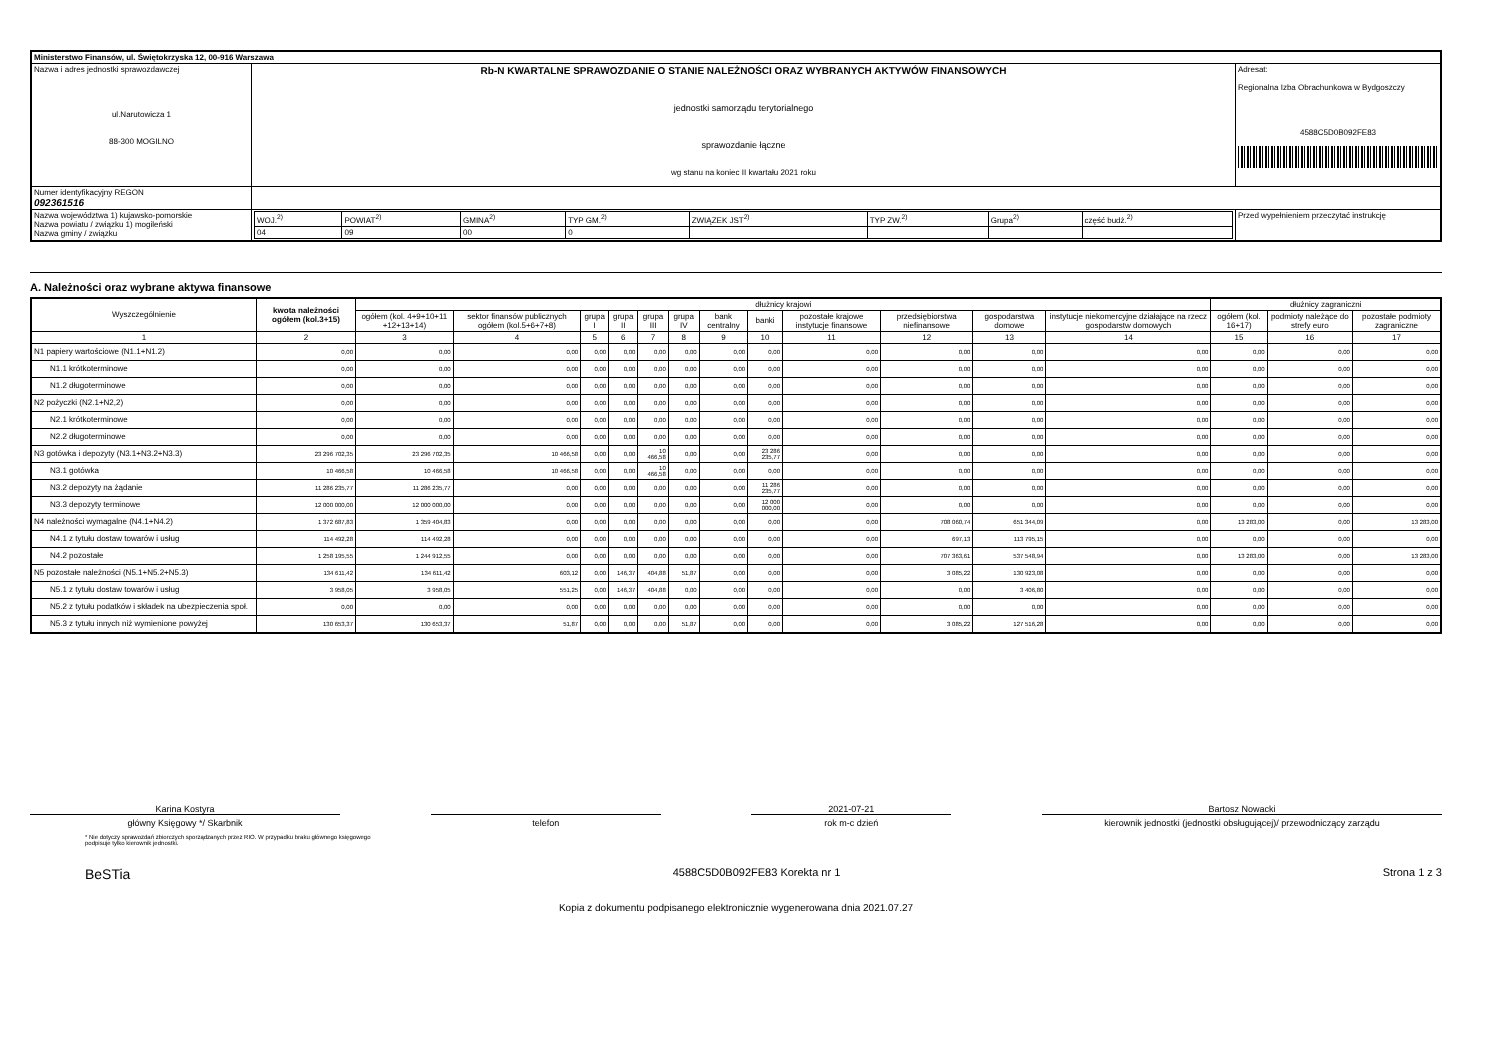| Ministerstwo Finansów, ul. Świętokrzyska 12, 00-916 Warszawa | | | |
| Nazwa i adres jednostki sprawozdawczej ul.Narutowicza 1 88-300 MOGILNO | Rb-N KWARTALNE SPRAWOZDANIE O STANIE NALEŻNOŚCI ORAZ WYBRANYCH AKTYWÓW FINANSOWYCH jednostki samorządu terytorialnego sprawozdanie łączne wg stanu na koniec II kwartału 2021 roku | | Adresat: Regionalna Izba Obrachunkowa w Bydgoszczy 4588C5D0B092FE83 |
| Numer identyfikacyjny REGON 092361516 | | | |
| Nazwa województwa 1) kujawsko-pomorskie Nazwa powiatu / związku 1) mogileński Nazwa gminy / związku | | / WOJ.<sup>2)</sup> / POWIAT<sup>2)</sup> / GMINA<sup>2)</sup> / TYP GM.<sup>2)</sup> / ZWIĄZEK JST<sup>2)</sup> / TYP ZW.<sup>2)</sup> / Grupa<sup>2)</sup> / część budż.<sup>2)</sup> / / 04 / 09 / 00 / 0 / / / / / | Przed wypełnieniem przeczytać instrukcję |
A. Należności oraz wybrane aktywa finansowe
| Wyszczególnienie | kwota należności ogółem (kol.3+15) | dłużnicy krajowi | | | | | | | | | | | | dłużnicy zagraniczni | | |
| --- | --- | --- | --- | --- | --- | --- | --- | --- | --- | --- | --- | --- | --- | --- | --- | --- |
| | | ogółem (kol. 4+9+10+11 +12+13+14) | sektor finansów publicznych ogółem (kol.5+6+7+8) | grupa I | grupa II | grupa III | grupa IV | bank centralny | banki | pozostałe krajowe instytucje finansowe | przedsiębiorstwa niefinansowe | gospodarstwa domowe | instytucje niekomercyjne działające na rzecz gospodarstw domowych | ogółem (kol. 16+17) | podmioty należące do strefy euro | pozostałe podmioty zagraniczne |
| 1 | 2 | 3 | 4 | 5 | 6 | 7 | 8 | 9 | 10 | 11 | 12 | 13 | 14 | 15 | 16 | 17 |
| N1 papiery wartościowe (N1.1+N1.2) | 0,00 | 0,00 | 0,00 | 0,00 | 0,00 | 0,00 | 0,00 | 0,00 | 0,00 | 0,00 | 0,00 | 0,00 | 0,00 | 0,00 | 0,00 | 0,00 |
| N1.1 krótkoterminowe | 0,00 | 0,00 | 0,00 | 0,00 | 0,00 | 0,00 | 0,00 | 0,00 | 0,00 | 0,00 | 0,00 | 0,00 | 0,00 | 0,00 | 0,00 | 0,00 |
| N1.2 długoterminowe | 0,00 | 0,00 | 0,00 | 0,00 | 0,00 | 0,00 | 0,00 | 0,00 | 0,00 | 0,00 | 0,00 | 0,00 | 0,00 | 0,00 | 0,00 | 0,00 |
| N2 pożyczki (N2.1+N2,2) | 0,00 | 0,00 | 0,00 | 0,00 | 0,00 | 0,00 | 0,00 | 0,00 | 0,00 | 0,00 | 0,00 | 0,00 | 0,00 | 0,00 | 0,00 | 0,00 |
| N2.1 krótkoterminowe | 0,00 | 0,00 | 0,00 | 0,00 | 0,00 | 0,00 | 0,00 | 0,00 | 0,00 | 0,00 | 0,00 | 0,00 | 0,00 | 0,00 | 0,00 | 0,00 |
| N2.2 długoterminowe | 0,00 | 0,00 | 0,00 | 0,00 | 0,00 | 0,00 | 0,00 | 0,00 | 0,00 | 0,00 | 0,00 | 0,00 | 0,00 | 0,00 | 0,00 | 0,00 |
| N3 gotówka i depozyty (N3.1+N3.2+N3.3) | 23 296 702,35 | 23 296 702,35 | 10 466,58 | 0,00 | 0,00 | 10 466,58 | 0,00 | 0,00 | 23 286 235,77 | 0,00 | 0,00 | 0,00 | 0,00 | 0,00 | 0,00 | 0,00 |
| N3.1 gotówka | 10 466,58 | 10 466,58 | 10 466,58 | 0,00 | 0,00 | 10 466,58 | 0,00 | 0,00 | 0,00 | 0,00 | 0,00 | 0,00 | 0,00 | 0,00 | 0,00 | 0,00 |
| N3.2 depozyty na żądanie | 11 286 235,77 | 11 286 235,77 | 0,00 | 0,00 | 0,00 | 0,00 | 0,00 | 0,00 | 11 286 235,77 | 0,00 | 0,00 | 0,00 | 0,00 | 0,00 | 0,00 | 0,00 |
| N3.3 depozyty terminowe | 12 000 000,00 | 12 000 000,00 | 0,00 | 0,00 | 0,00 | 0,00 | 0,00 | 0,00 | 12 000 000,00 | 0,00 | 0,00 | 0,00 | 0,00 | 0,00 | 0,00 | 0,00 |
| N4 należności wymagalne (N4.1+N4.2) | 1 372 687,83 | 1 359 404,83 | 0,00 | 0,00 | 0,00 | 0,00 | 0,00 | 0,00 | 0,00 | 0,00 | 708 060,74 | 651 344,09 | 0,00 | 13 283,00 | 0,00 | 13 283,00 |
| N4.1 z tytułu dostaw towarów i usług | 114 492,28 | 114 492,28 | 0,00 | 0,00 | 0,00 | 0,00 | 0,00 | 0,00 | 0,00 | 0,00 | 697,13 | 113 795,15 | 0,00 | 0,00 | 0,00 | 0,00 |
| N4.2 pozostałe | 1 258 195,55 | 1 244 912,55 | 0,00 | 0,00 | 0,00 | 0,00 | 0,00 | 0,00 | 0,00 | 0,00 | 707 363,61 | 537 548,94 | 0,00 | 13 283,00 | 0,00 | 13 283,00 |
| N5 pozostałe należności (N5.1+N5.2+N5.3) | 134 611,42 | 134 611,42 | 603,12 | 0,00 | 146,37 | 404,88 | 51,87 | 0,00 | 0,00 | 0,00 | 3 085,22 | 130 923,08 | 0,00 | 0,00 | 0,00 | 0,00 |
| N5.1 z tytułu dostaw towarów i usług | 3 958,05 | 3 958,05 | 551,25 | 0,00 | 146,37 | 404,88 | 0,00 | 0,00 | 0,00 | 0,00 | 0,00 | 3 406,80 | 0,00 | 0,00 | 0,00 | 0,00 |
| N5.2 z tytułu podatków i składek na ubezpieczenia społ. | 0,00 | 0,00 | 0,00 | 0,00 | 0,00 | 0,00 | 0,00 | 0,00 | 0,00 | 0,00 | 0,00 | 0,00 | 0,00 | 0,00 | 0,00 | 0,00 |
| N5.3 z tytułu innych niż wymienione powyżej | 130 653,37 | 130 653,37 | 51,87 | 0,00 | 0,00 | 0,00 | 51,87 | 0,00 | 0,00 | 0,00 | 3 085,22 | 127 516,28 | 0,00 | 0,00 | 0,00 | 0,00 |
Karina Kostyra
główny Księgowy */ Skarbnik
telefon
2021-07-21
rok m-c dzień
Bartosz Nowacki
kierownik jednostki (jednostki obsługującej)/ przewodniczący zarządu
* Nie dotyczy sprawozdań zbiorczych sporządzanych przez RIO. W przypadku braku głównego księgowego
podpisuje tylko kierownik jednostki.
BeSTia 4588C5D0B092FE83 Korekta nr 1 Strona 1 z 3
Kopia z dokumentu podpisanego elektronicznie wygenerowana dnia 2021.07.27